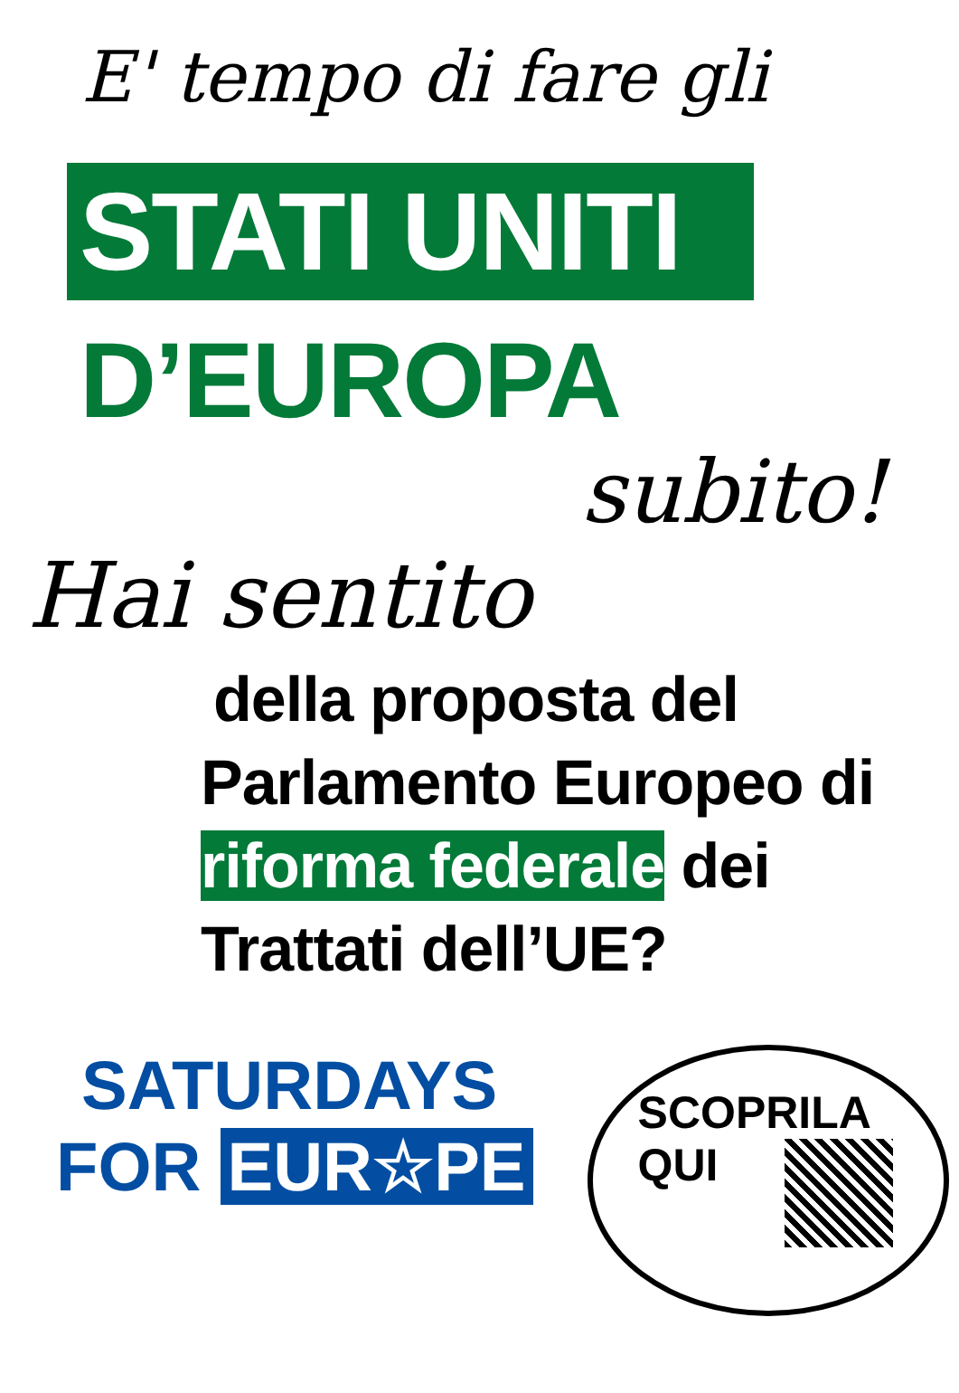E' tempo di fare gli
STATI UNITI
D’EUROPA
subito!
Hai sentito
della proposta del
Parlamento Europeo di
riforma federale dei
Trattati dell’UE?
SATURDAYS
FOR EUR☆PE
SCOPRILA
QUI